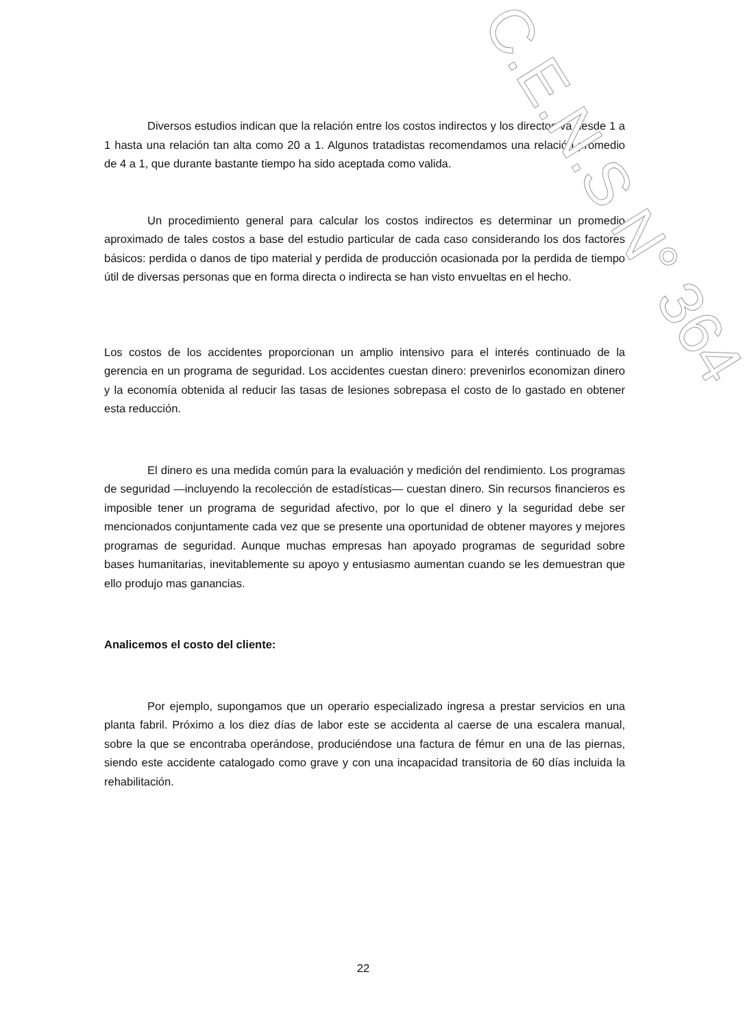Diversos estudios indican que la relación entre los costos indirectos y los directos va desde 1 a 1 hasta una relación tan alta como 20 a 1. Algunos tratadistas recomendamos una relación promedio de 4 a 1, que durante bastante tiempo ha sido aceptada como valida.
Un procedimiento general para calcular los costos indirectos es determinar un promedio aproximado de tales costos a base del estudio particular de cada caso considerando los dos factores básicos: perdida o danos de tipo material y perdida de producción ocasionada por la perdida de tiempo útil de diversas personas que en forma directa o indirecta se han visto envueltas en el hecho.
Los costos de los accidentes proporcionan un amplio intensivo para el interés continuado de la gerencia en un programa de seguridad. Los accidentes cuestan dinero: prevenirlos economizan dinero y la economía obtenida al reducir las tasas de lesiones sobrepasa el costo de lo gastado en obtener esta reducción.
El dinero es una medida común para la evaluación y medición del rendimiento. Los programas de seguridad —incluyendo la recolección de estadísticas— cuestan dinero. Sin recursos financieros es imposible tener un programa de seguridad afectivo, por lo que el dinero y la seguridad debe ser mencionados conjuntamente cada vez que se presente una oportunidad de obtener mayores y mejores programas de seguridad. Aunque muchas empresas han apoyado programas de seguridad sobre bases humanitarias, inevitablemente su apoyo y entusiasmo aumentan cuando se les demuestran que ello produjo mas ganancias.
Analicemos el costo del cliente:
Por ejemplo, supongamos que un operario especializado ingresa a prestar servicios en una planta fabril. Próximo a los diez días de labor este se accidenta al caerse de una escalera manual, sobre la que se encontraba operándose, produciéndose una factura de fémur en una de las piernas, siendo este accidente catalogado como grave y con una incapacidad transitoria de 60 días incluida la rehabilitación.
C.E.N.S N° 364
22